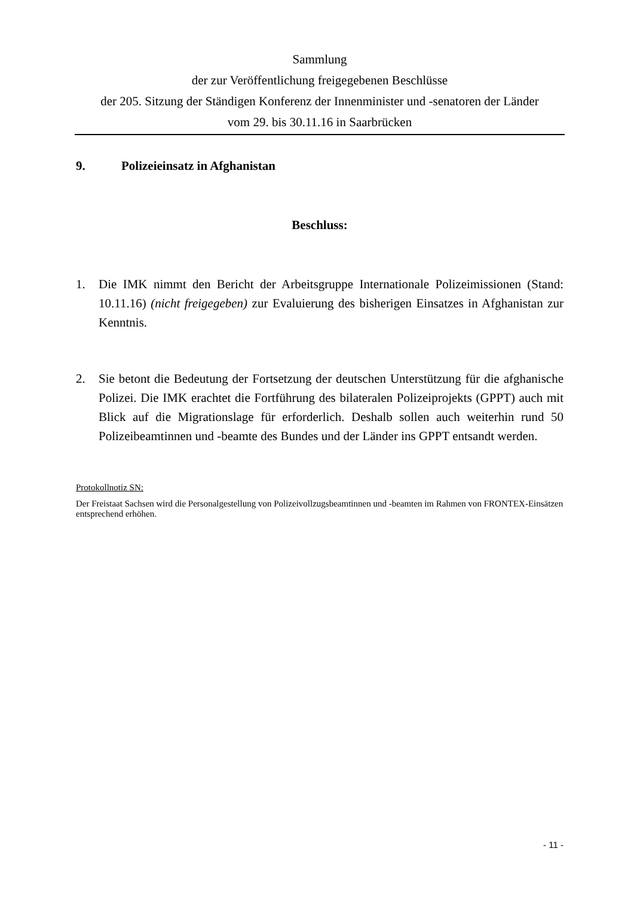Sammlung
der zur Veröffentlichung freigegebenen Beschlüsse
der 205. Sitzung der Ständigen Konferenz der Innenminister und -senatoren der Länder
vom 29. bis 30.11.16 in Saarbrücken
9. Polizeieinsatz in Afghanistan
Beschluss:
1. Die IMK nimmt den Bericht der Arbeitsgruppe Internationale Polizeimissionen (Stand: 10.11.16) (nicht freigegeben) zur Evaluierung des bisherigen Einsatzes in Afghanistan zur Kenntnis.
2. Sie betont die Bedeutung der Fortsetzung der deutschen Unterstützung für die afghanische Polizei. Die IMK erachtet die Fortführung des bilateralen Polizeiprojekts (GPPT) auch mit Blick auf die Migrationslage für erforderlich. Deshalb sollen auch weiterhin rund 50 Polizeibeamtinnen und -beamte des Bundes und der Länder ins GPPT entsandt werden.
Protokollnotiz SN:
Der Freistaat Sachsen wird die Personalgestellung von Polizeivollzugsbeamtinnen und -beamten im Rahmen von FRONTEX-Einsätzen entsprechend erhöhen.
- 11 -